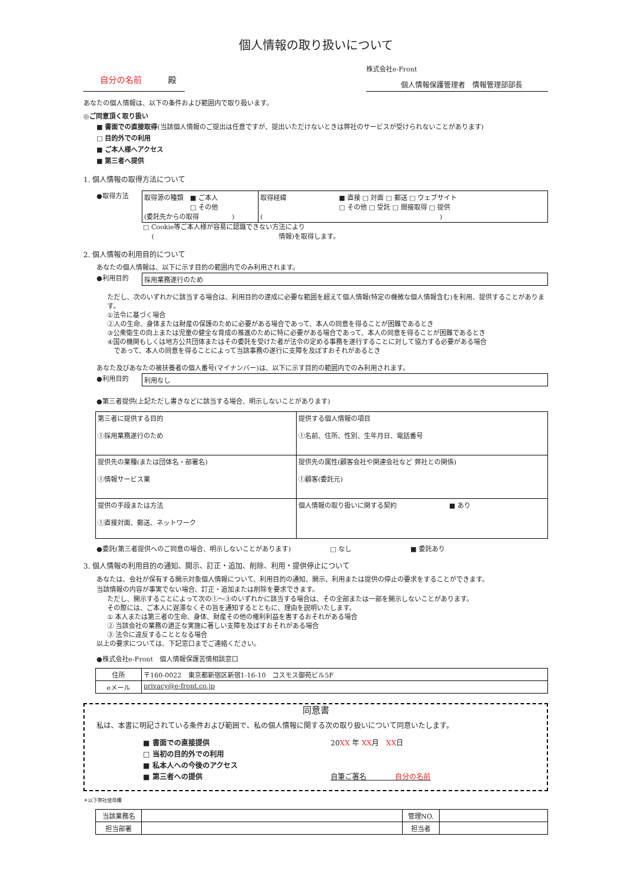個人情報の取り扱いについて
自分の名前 殿
株式会社e-Front
個人情報保護管理者　情報管理部部長
あなたの個人情報は、以下の条件および範囲内で取り扱います。
◎ご同意頂く取り扱い
■ 書面での直接取得(当該個人情報のご提出は任意ですが、提出いただけないときは弊社のサービスが受けられないことがあります)
□ 目的外での利用
■ ご本人様へアクセス
■ 第三者へ提供
1. 個人情報の取得方法について
●取得方法
| 取得源の種類 ■ ご本人 □ その他 (委託先からの取得 ) | 取得経緯 ■ 直接 □ 対面 □ 郵送 □ ウェブサイト □ その他 □ 受託 □ 間接取得 □ 提供 ( ) |
□ Cookie等ご本人様が容易に認識できない方法により
　 (　　　　　　　　　　　　　　　　　　　情報)を取得します。
2. 個人情報の利用目的について
あなたの個人情報は、以下に示す目的の範囲内でのみ利用されます。
●利用目的
| 採用業務遂行のため |
ただし、次のいずれかに該当する場合は、利用目的の達成に必要な範囲を超えて個人情報(特定の機微な個人情報含む)を利用、提供することがあります。
①法令に基づく場合
②人の生命、身体または財産の保護のために必要がある場合であって、本人の同意を得ることが困難であるとき
③公衆衛生の向上または児童の健全な育成の推進のために特に必要がある場合であって、本人の同意を得ることが困難であるとき
④国の機関もしくは地方公共団体またはその委託を受けた者が法令の定める事務を遂行することに対して協力する必要がある場合
　であって、本人の同意を得ることによって当該事務の遂行に支障を及ぼすおそれがあるとき
あなた及びあなたの被扶養者の個人番号(マイナンバー)は、以下に示す目的の範囲内でのみ利用されます。
●利用目的
| 利用なし |
●第三者提供(上記ただし書きなどに該当する場合、明示しないことがあります)
| 第三者に提供する目的 ①採用業務遂行のため | 提供する個人情報の項目 ①名前、住所、性別、生年月日、電話番号 |
| 提供先の業種(または団体名・部署名) ①情報サービス業 | 提供先の属性(顧客会社や関連会社など 弊社との関係) ①顧客(委託元) |
| 提供の手段または方法 ①直接対面、郵送、ネットワーク | 個人情報の取り扱いに関する契約 ■ あり |
●委託(第三者提供へのご同意の場合、明示しないことがあります)　　　　　　□ なし　　　　　　　　　■ 委託あり
3. 個人情報の利用目的の通知、開示、訂正・追加、削除、利用・提供停止について
あなたは、会社が保有する開示対象個人情報について、利用目的の通知、開示、利用または提供の停止の要求をすることができます。
当該情報の内容が事実でない場合、訂正・追加または削除を要求できます。
ただし、開示することによって次の①〜③のいずれかに該当する場合は、その全部または一部を開示しないことがあります。
その際には、ご本人に遅滞なくその旨を通知するとともに、理由を説明いたします。
① 本人または第三者の生命、身体、財産その他の権利利益を害するおそれがある場合
② 当該会社の業務の適正な実施に著しい支障を及ぼすおそれがある場合
③ 法令に違反することとなる場合
以上の要求については、下記窓口までご連絡ください。
●株式会社e-Front　個人情報保護苦情相談窓口
| 住所 | 〒160-0022 東京都新宿区新宿1-16-10 コスモス御苑ビル5F |
| eメール | privacy@e-front.co.jp |
同意書
私は、本書に明記されている条件および範囲で、私の個人情報に関する次の取り扱いについて同意いたします。
■ 書面での直接提供
□ 当初の目的外での利用
■ 私本人への今後のアクセス
■ 第三者への提供
20XX 年 XX月　XX日
自筆ご署名　　　　自分の名前
＊以下弊社使用欄
| 当該業務名 | | 管理NO. | |
| 担当部署 | | 担当者 | |